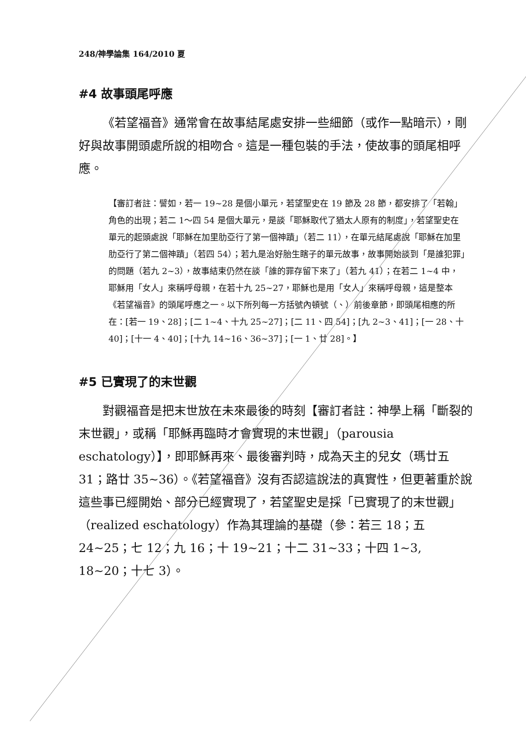248/神學論集 164/2010 夏
#4 故事頭尾呼應
《若望福音》通常會在故事結尾處安排一些細節（或作一點暗示），剛好與故事開頭處所說的相吻合。這是一種包裝的手法，使故事的頭尾相呼應。
【審訂者註：譬如，若一 19~28 是個小單元，若望聖史在 19 節及 28 節，都安排了「若翰」角色的出現；若二 1～四 54 是個大單元，是談「耶穌取代了猶太人原有的制度」，若望聖史在單元的起頭處說「耶穌在加里肋亞行了第一個神蹟」（若二 11），在單元結尾處說「耶穌在加里肋亞行了第二個神蹟」（若四 54）；若九是治好胎生瞎子的單元故事，故事開始談到「是誰犯罪」的問題（若九 2~3），故事結束仍然在談「誰的罪存留下來了」（若九 41）；在若二 1~4 中，耶穌用「女人」來稱呼母親，在若十九 25~27，耶穌也是用「女人」來稱呼母親，這是整本《若望福音》的頭尾呼應之一。以下所列每一方括號內頓號（、）前後章節，即頭尾相應的所在：[若一 19、28]；[二 1~4、十九 25~27]；[二 11、四 54]；[九 2~3、41]；[一 28、十 40]；[十一 4、40]；[十九 14~16、36~37]；[一 1、廿 28]。】
#5 已實現了的末世觀
對觀福音是把末世放在未來最後的時刻【審訂者註：神學上稱「斷裂的末世觀」，或稱「耶穌再臨時才會實現的末世觀」（parousia eschatology）】，即耶穌再來、最後審判時，成為天主的兒女（瑪廿五 31；路廿 35~36）。《若望福音》沒有否認這說法的真實性，但更著重於說這些事已經開始、部分已經實現了，若望聖史是採「已實現了的末世觀」（realized eschatology）作為其理論的基礎（參：若三 18；五 24~25；七 12；九 16；十 19~21；十二 31~33；十四 1~3, 18~20；十七 3）。